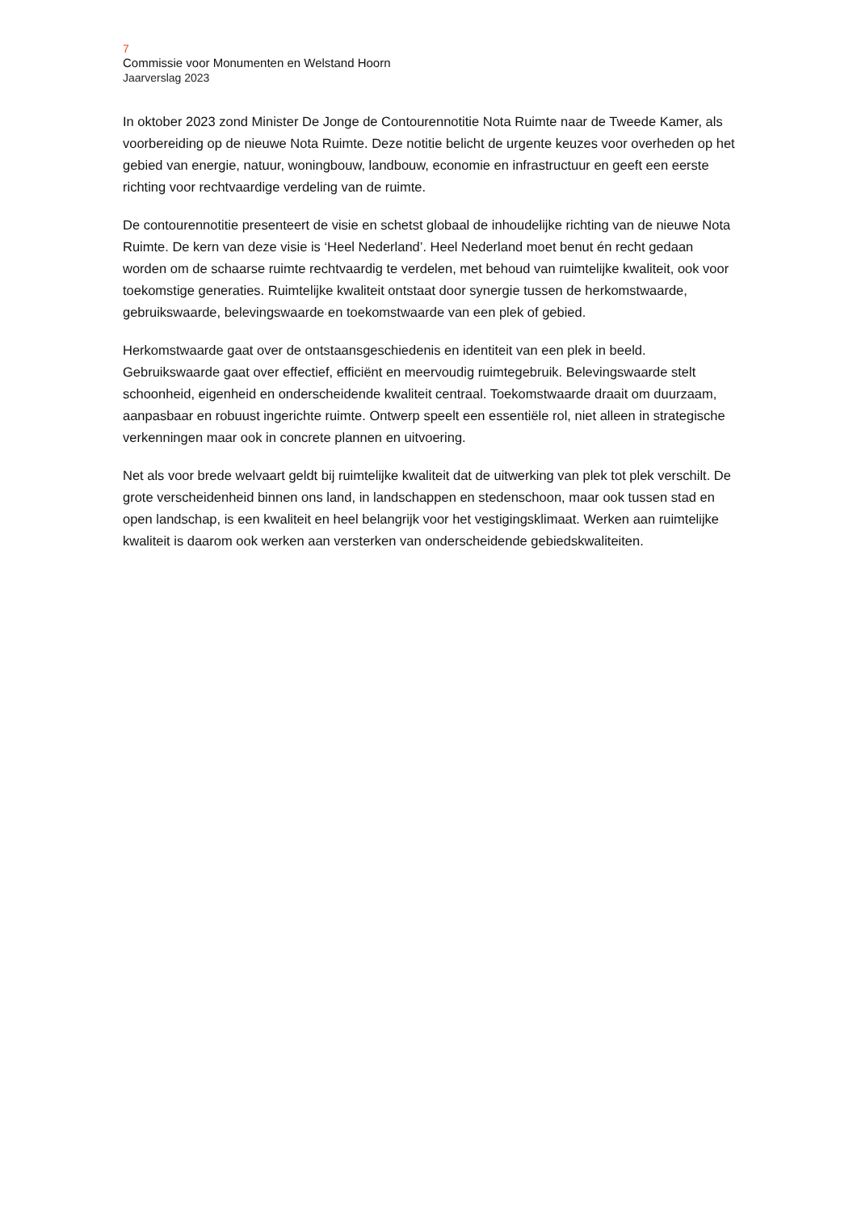7
Commissie voor Monumenten en Welstand Hoorn
Jaarverslag 2023
In oktober 2023 zond Minister De Jonge de Contourennotitie Nota Ruimte naar de Tweede Kamer, als voorbereiding op de nieuwe Nota Ruimte. Deze notitie belicht de urgente keuzes voor overheden op het gebied van energie, natuur, woningbouw, landbouw, economie en infrastructuur en geeft een eerste richting voor rechtvaardige verdeling van de ruimte.
De contourennotitie presenteert de visie en schetst globaal de inhoudelijke richting van de nieuwe Nota Ruimte. De kern van deze visie is ‘Heel Nederland’. Heel Nederland moet benut én recht gedaan worden om de schaarse ruimte rechtvaardig te verdelen, met behoud van ruimtelijke kwaliteit, ook voor toekomstige generaties. Ruimtelijke kwaliteit ontstaat door synergie tussen de herkomstwaarde, gebruikswaarde, belevingswaarde en toekomstwaarde van een plek of gebied.
Herkomstwaarde gaat over de ontstaansgeschiedenis en identiteit van een plek in beeld. Gebruikswaarde gaat over effectief, efficiënt en meervoudig ruimtegebruik. Belevingswaarde stelt schoonheid, eigenheid en onderscheidende kwaliteit centraal. Toekomstwaarde draait om duurzaam, aanpasbaar en robuust ingerichte ruimte. Ontwerp speelt een essentiële rol, niet alleen in strategische verkenningen maar ook in concrete plannen en uitvoering.
Net als voor brede welvaart geldt bij ruimtelijke kwaliteit dat de uitwerking van plek tot plek verschilt. De grote verscheidenheid binnen ons land, in landschappen en stedenschoon, maar ook tussen stad en open landschap, is een kwaliteit en heel belangrijk voor het vestigingsklimaat. Werken aan ruimtelijke kwaliteit is daarom ook werken aan versterken van onderscheidende gebiedskwaliteiten.